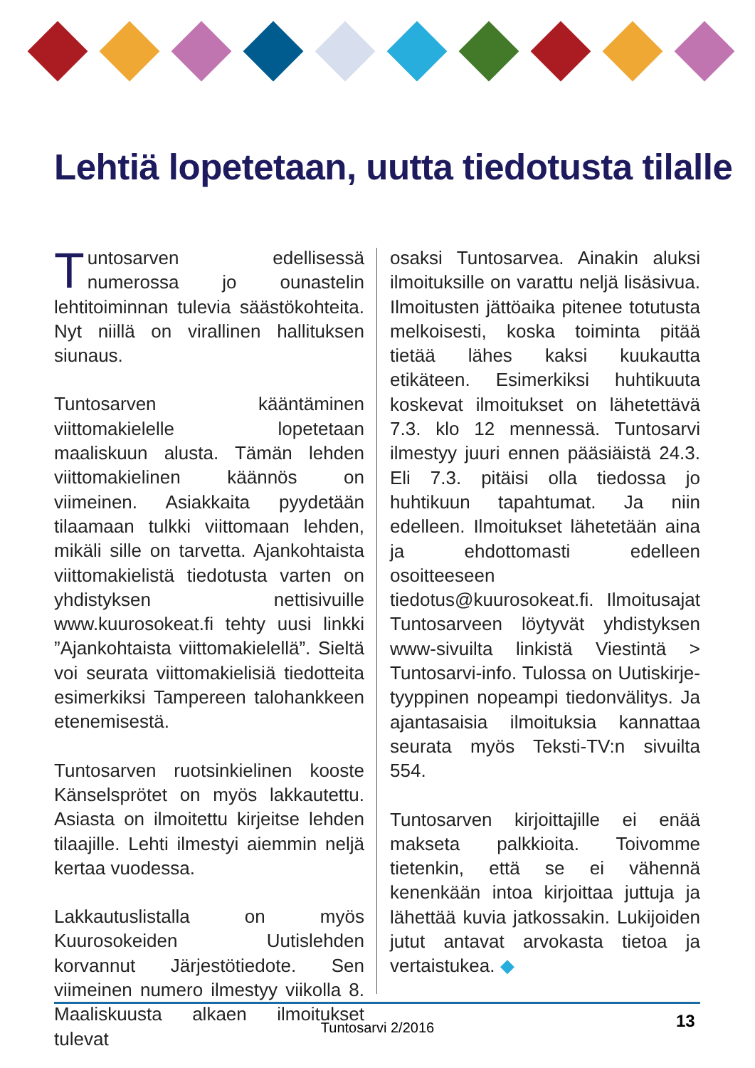Lehtiä lopetetaan, uutta tiedotusta tilalle
Tuntosarven edellisessä numerossa jo ounastelin lehtitoiminnan tulevia säästökohteita. Nyt niillä on virallinen hallituksen siunaus.
Tuntosarven kääntäminen viittomakielelle lopetetaan maaliskuun alusta. Tämän lehden viittomakielinen käännös on viimeinen. Asiakkaita pyydetään tilaamaan tulkki viittomaan lehden, mikäli sille on tarvetta. Ajankohtaista viittomakielistä tiedotusta varten on yhdistyksen nettisivuille www.kuurosokeat.fi tehty uusi linkki ”Ajankohtaista viittomakielellä”. Sieltä voi seurata viittomakielisiä tiedotteita esimerkiksi Tampereen talohankkeen etenemisestä.
Tuntosarven ruotsinkielinen kooste Känselsprötet on myös lakkautettu. Asiasta on ilmoitettu kirjeitse lehden tilaajille. Lehti ilmestyi aiemmin neljä kertaa vuodessa.
Lakkautuslistalla on myös Kuurosokeiden Uutislehden korvannut Järjestötiedote. Sen viimeinen numero ilmestyy viikolla 8. Maaliskuusta alkaen ilmoitukset tulevat
osaksi Tuntosarvea. Ainakin aluksi ilmoituksille on varattu neljä lisäsivua. Ilmoitusten jättöaika pitenee totutusta melkoisesti, koska toiminta pitää tietää lähes kaksi kuukautta etikäteen. Esimerkiksi huhtikuuta koskevat ilmoitukset on lähetettävä 7.3. klo 12 mennessä. Tuntosarvi ilmestyy juuri ennen pääsiäistä 24.3. Eli 7.3. pitäisi olla tiedossa jo huhtikuun tapahtumat. Ja niin edelleen. Ilmoitukset lähetetään aina ja ehdottomasti edelleen osoitteeseen tiedotus@kuurosokeat.fi. Ilmoitusajat Tuntosarveen löytyvät yhdistyksen www-sivuilta linkistä Viestintä > Tuntosarvi-info. Tulossa on Uutiskirje-tyyppinen nopeampi tiedonvälitys. Ja ajantasaisia ilmoituksia kannattaa seurata myös Teksti-TV:n sivuilta 554.
Tuntosarven kirjoittajille ei enää makseta palkkioita. Toivomme tietenkin, että se ei vähennä kenenkään intoa kirjoittaa juttuja ja lähettää kuvia jatkossakin. Lukijoiden jutut antavat arvokasta tietoa ja vertaistukea. ◆
Tuntosarvi 2/2016 13